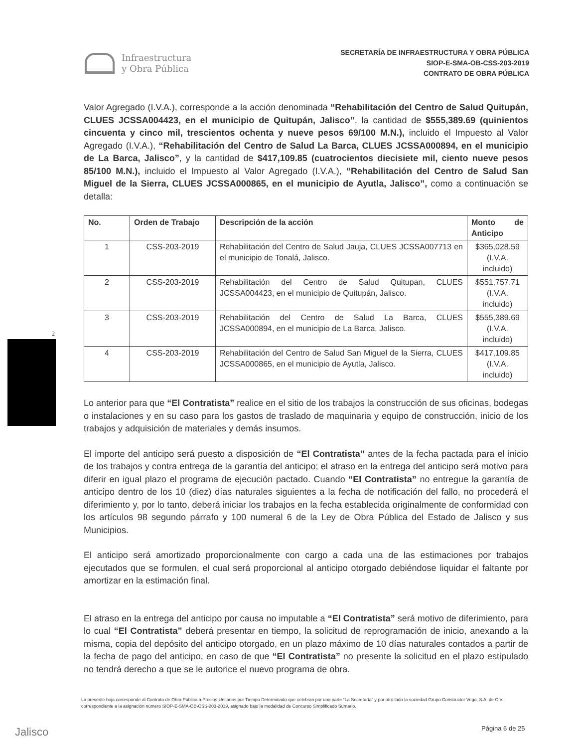Infraestructura
y Obra Pública
SECRETARÍA DE INFRAESTRUCTURA Y OBRA PÚBLICA
SIOP-E-SMA-OB-CSS-203-2019
CONTRATO DE OBRA PÚBLICA
2
Valor Agregado (I.V.A.), corresponde a la acción denominada “Rehabilitación del Centro de Salud Quitupán, CLUES JCSSA004423, en el municipio de Quitupán, Jalisco”, la cantidad de $555,389.69 (quinientos cincuenta y cinco mil, trescientos ochenta y nueve pesos 69/100 M.N.), incluido el Impuesto al Valor Agregado (I.V.A.), “Rehabilitación del Centro de Salud La Barca, CLUES JCSSA000894, en el municipio de La Barca, Jalisco”, y la cantidad de $417,109.85 (cuatrocientos diecisiete mil, ciento nueve pesos 85/100 M.N.), incluido el Impuesto al Valor Agregado (I.V.A.), “Rehabilitación del Centro de Salud San Miguel de la Sierra, CLUES JCSSA000865, en el municipio de Ayutla, Jalisco”, como a continuación se detalla:
| No. | Orden de Trabajo | Descripción de la acción | Monto de Anticipo |
| --- | --- | --- | --- |
| 1 | CSS-203-2019 | Rehabilitación del Centro de Salud Jauja, CLUES JCSSA007713 en el municipio de Tonalá, Jalisco. | $365,028.59 (I.V.A. incluido) |
| 2 | CSS-203-2019 | Rehabilitación del Centro de Salud Quitupan, CLUES JCSSA004423, en el municipio de Quitupán, Jalisco. | $551,757.71 (I.V.A. incluido) |
| 3 | CSS-203-2019 | Rehabilitación del Centro de Salud La Barca, CLUES JCSSA000894, en el municipio de La Barca, Jalisco. | $555,389.69 (I.V.A. incluido) |
| 4 | CSS-203-2019 | Rehabilitación del Centro de Salud San Miguel de la Sierra, CLUES JCSSA000865, en el municipio de Ayutla, Jalisco. | $417,109.85 (I.V.A. incluido) |
Lo anterior para que “El Contratista” realice en el sitio de los trabajos la construcción de sus oficinas, bodegas o instalaciones y en su caso para los gastos de traslado de maquinaria y equipo de construcción, inicio de los trabajos y adquisición de materiales y demás insumos.
El importe del anticipo será puesto a disposición de “El Contratista” antes de la fecha pactada para el inicio de los trabajos y contra entrega de la garantía del anticipo; el atraso en la entrega del anticipo será motivo para diferir en igual plazo el programa de ejecución pactado. Cuando “El Contratista” no entregue la garantía de anticipo dentro de los 10 (diez) días naturales siguientes a la fecha de notificación del fallo, no procederá el diferimiento y, por lo tanto, deberá iniciar los trabajos en la fecha establecida originalmente de conformidad con los artículos 98 segundo párrafo y 100 numeral 6 de la Ley de Obra Pública del Estado de Jalisco y sus Municipios.
El anticipo será amortizado proporcionalmente con cargo a cada una de las estimaciones por trabajos ejecutados que se formulen, el cual será proporcional al anticipo otorgado debiéndose liquidar el faltante por amortizar en la estimación final.
El atraso en la entrega del anticipo por causa no imputable a “El Contratista” será motivo de diferimiento, para lo cual “El Contratista” deberá presentar en tiempo, la solicitud de reprogramación de inicio, anexando a la misma, copia del depósito del anticipo otorgado, en un plazo máximo de 10 días naturales contados a partir de la fecha de pago del anticipo, en caso de que “El Contratista” no presente la solicitud en el plazo estipulado no tendrá derecho a que se le autorice el nuevo programa de obra.
La presente hoja corresponde al Contrato de Obra Pública a Precios Unitarios por Tiempo Determinado que celebran por una parte “La Secretaría” y por otro lado la sociedad Grupo Constructor Vega, S.A. de C.V., correspondiente a la asignación número SIOP-E-SMA-OB-CSS-203-2019, asignado bajo la modalidad de Concurso Simplificado Sumario.
Jalisco Página 6 de 25